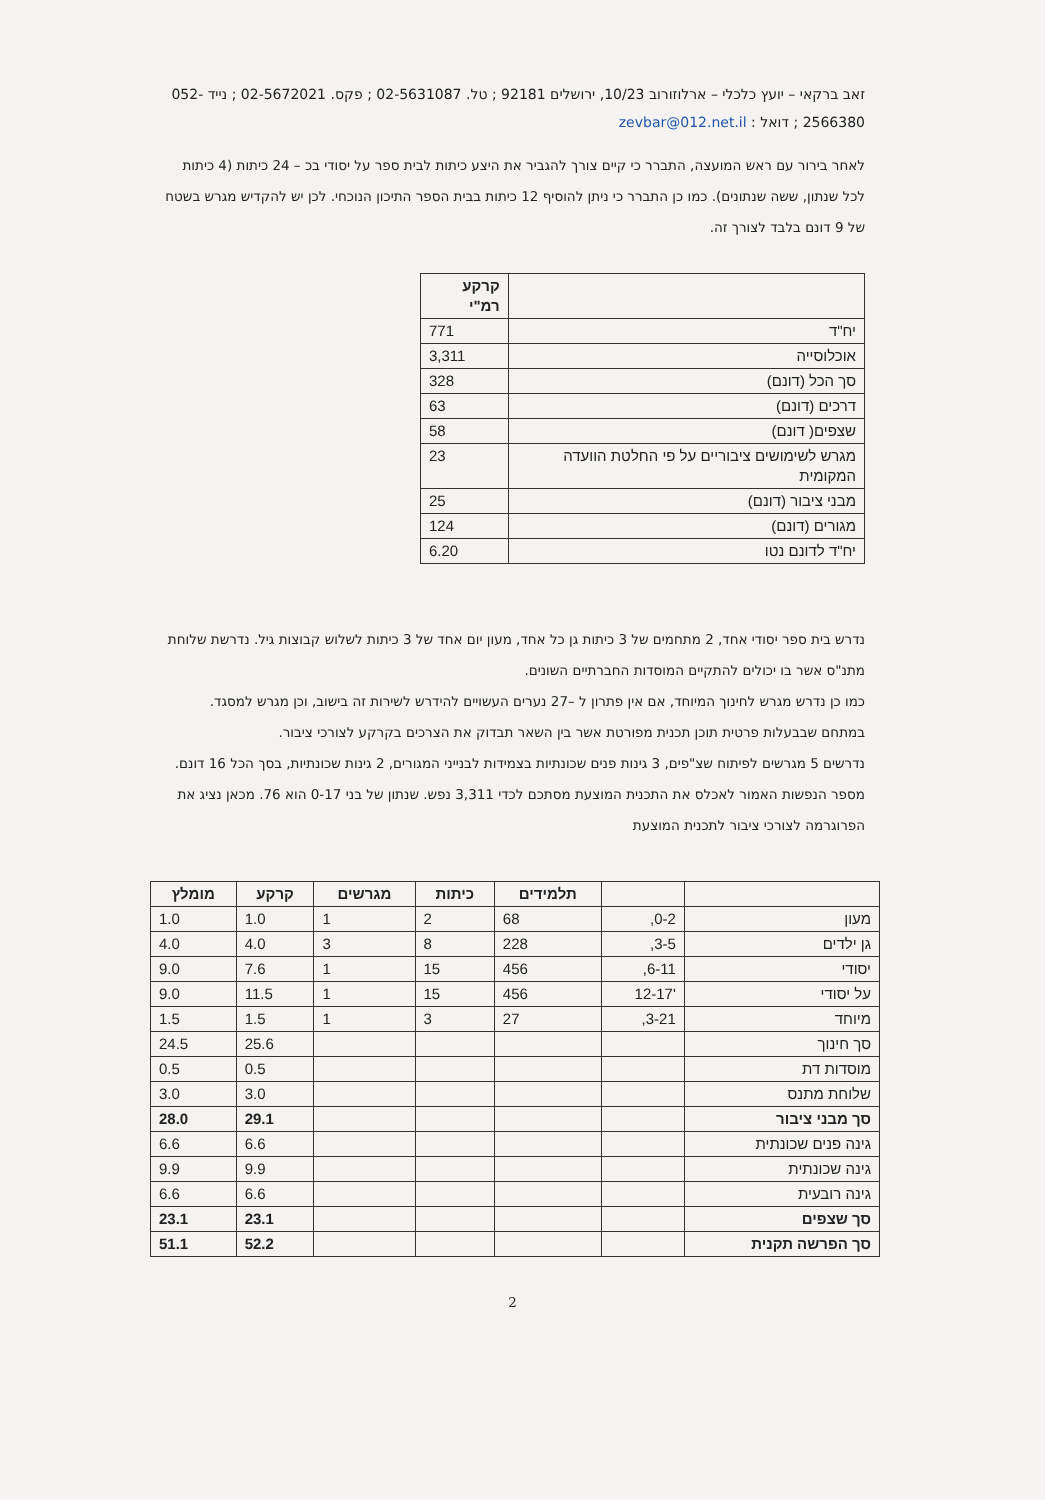זאב ברקאי – יועץ כלכלי – ארלוזורוב 10/23, ירושלים 92181 ; טל. 02-5631087 ; פקס. 02-5672021 ; נייד 052-2566380 ; דואל : zevbar@012.net.il
לאחר בירור עם ראש המועצה, התברר כי קיים צורך להגביר את היצע כיתות לבית ספר על יסודי בכ – 24 כיתות (4 כיתות לכל שנתון, ששה שנתונים). כמו כן התברר כי ניתן להוסיף 12 כיתות בבית הספר התיכון הנוכחי. לכן יש להקדיש מגרש בשטח של 9 דונם בלבד לצורך זה.
| | קרקע רמ"י |
| --- | --- |
| יח"ד | 771 |
| אוכלוסייה | 3,311 |
| סך הכל (דונם) | 328 |
| דרכים (דונם) | 63 |
| שצפים( דונם) | 58 |
| מגרש לשימושים ציבוריים על פי החלטת הוועדה המקומית | 23 |
| מבני ציבור (דונם) | 25 |
| מגורים (דונם) | 124 |
| יח"ד לדונם נטו | 6.20 |
נדרש בית ספר יסודי אחד, 2 מתחמים של 3 כיתות גן כל אחד, מעון יום אחד של 3 כיתות לשלוש קבוצות גיל. נדרשת שלוחת מתנ"ס אשר בו יכולים להתקיים המוסדות החברתיים השונים.
כמו כן נדרש מגרש לחינוך המיוחד, אם אין פתרון ל –27 נערים העשויים להידרש לשירות זה בישוב, וכן מגרש למסגד.
במתחם שבבעלות פרטית תוכן תכנית מפורטת אשר בין השאר תבדוק את הצרכים בקרקע לצורכי ציבור.
נדרשים 5 מגרשים לפיתוח שצ"פים, 3 גינות פנים שכונתיות בצמידות לבנייני המגורים, 2 גינות שכונתיות, בסך הכל 16 דונם.
מספר הנפשות האמור לאכלס את התכנית המוצעת מסתכם לכדי 3,311 נפש. שנתון של בני 0-17 הוא 76. מכאן נציג את הפרוגרמה לצורכי ציבור לתכנית המוצעת
| | | תלמידים | כיתות | מגרשים | קרקע | מומלץ |
| --- | --- | --- | --- | --- | --- | --- |
| מעון | 0-2, | 68 | 2 | 1 | 1.0 | 1.0 |
| גן ילדים | 3-5, | 228 | 8 | 3 | 4.0 | 4.0 |
| יסודי | 6-11, | 456 | 15 | 1 | 7.6 | 9.0 |
| על יסודי | '12-17 | 456 | 15 | 1 | 11.5 | 9.0 |
| מיוחד | 3-21, | 27 | 3 | 1 | 1.5 | 1.5 |
| סך חינוך | | | | | 25.6 | 24.5 |
| מוסדות דת | | | | | 0.5 | 0.5 |
| שלוחת מתנס | | | | | 3.0 | 3.0 |
| סך מבני ציבור | | | | | 29.1 | 28.0 |
| גינה פנים שכונתית | | | | | 6.6 | 6.6 |
| גינה שכונתית | | | | | 9.9 | 9.9 |
| גינה רובעית | | | | | 6.6 | 6.6 |
| סך שצפים | | | | | 23.1 | 23.1 |
| סך הפרשה תקנית | | | | | 52.2 | 51.1 |
2